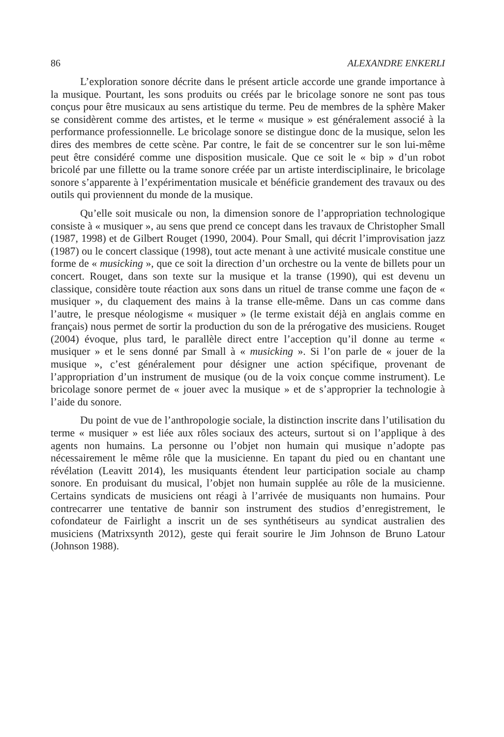86 ALEXANDRE ENKERLI
L’exploration sonore décrite dans le présent article accorde une grande importance à la musique. Pourtant, les sons produits ou créés par le bricolage sonore ne sont pas tous conçus pour être musicaux au sens artistique du terme. Peu de membres de la sphère Maker se considèrent comme des artistes, et le terme « musique » est généralement associé à la performance professionnelle. Le bricolage sonore se distingue donc de la musique, selon les dires des membres de cette scène. Par contre, le fait de se concentrer sur le son lui-même peut être considéré comme une disposition musicale. Que ce soit le « bip » d’un robot bricolé par une fillette ou la trame sonore créée par un artiste interdisciplinaire, le bricolage sonore s’apparente à l’expérimentation musicale et bénéficie grandement des travaux ou des outils qui proviennent du monde de la musique.
Qu’elle soit musicale ou non, la dimension sonore de l’appropriation technologique consiste à « musiquer », au sens que prend ce concept dans les travaux de Christopher Small (1987, 1998) et de Gilbert Rouget (1990, 2004). Pour Small, qui décrit l’improvisation jazz (1987) ou le concert classique (1998), tout acte menant à une activité musicale constitue une forme de « musicking », que ce soit la direction d’un orchestre ou la vente de billets pour un concert. Rouget, dans son texte sur la musique et la transe (1990), qui est devenu un classique, considère toute réaction aux sons dans un rituel de transe comme une façon de « musiquer », du claquement des mains à la transe elle-même. Dans un cas comme dans l’autre, le presque néologisme « musiquer » (le terme existait déjà en anglais comme en français) nous permet de sortir la production du son de la prérogative des musiciens. Rouget (2004) évoque, plus tard, le parallèle direct entre l’acception qu’il donne au terme « musiquer » et le sens donné par Small à « musicking ». Si l’on parle de « jouer de la musique », c’est généralement pour désigner une action spécifique, provenant de l’appropriation d’un instrument de musique (ou de la voix conçue comme instrument). Le bricolage sonore permet de « jouer avec la musique » et de s’approprier la technologie à l’aide du sonore.
Du point de vue de l’anthropologie sociale, la distinction inscrite dans l’utilisation du terme « musiquer » est liée aux rôles sociaux des acteurs, surtout si on l’applique à des agents non humains. La personne ou l’objet non humain qui musique n’adopte pas nécessairement le même rôle que la musicienne. En tapant du pied ou en chantant une révélation (Leavitt 2014), les musiquants étendent leur participation sociale au champ sonore. En produisant du musical, l’objet non humain supplée au rôle de la musicienne. Certains syndicats de musiciens ont réagi à l’arrivée de musiquants non humains. Pour contrecarrer une tentative de bannir son instrument des studios d’enregistrement, le cofondateur de Fairlight a inscrit un de ses synthétiseurs au syndicat australien des musiciens (Matrixsynth 2012), geste qui ferait sourire le Jim Johnson de Bruno Latour (Johnson 1988).